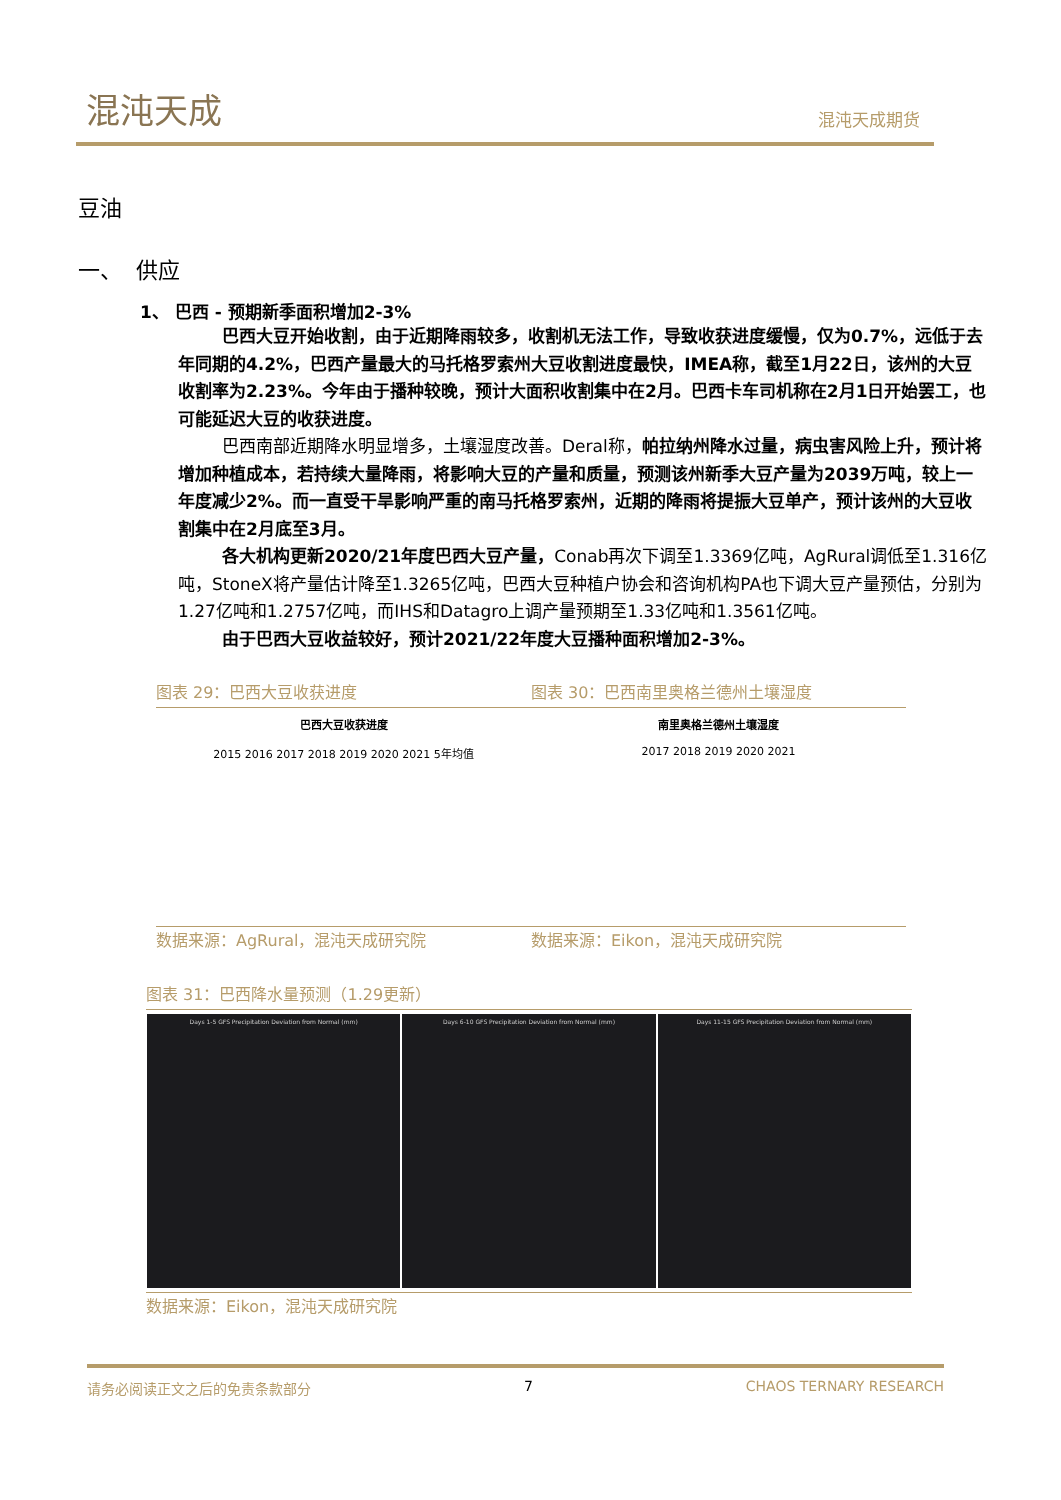混沌天成 混沌天成期货
豆油
一、 供应
1、 巴西 - 预期新季面积增加2-3%
巴西大豆开始收割，由于近期降雨较多，收割机无法工作，导致收获进度缓慢，仅为0.7%，远低于去年同期的4.2%，巴西产量最大的马托格罗索州大豆收割进度最快，IMEA称，截至1月22日，该州的大豆收割率为2.23%。今年由于播种较晚，预计大面积收割集中在2月。巴西卡车司机称在2月1日开始罢工，也可能延迟大豆的收获进度。
巴西南部近期降水明显增多，土壤湿度改善。Deral称，帕拉纳州降水过量，病虫害风险上升，预计将增加种植成本，若持续大量降雨，将影响大豆的产量和质量，预测该州新季大豆产量为2039万吨，较上一年度减少2%。而一直受干旱影响严重的南马托格罗索州，近期的降雨将提振大豆单产，预计该州的大豆收割集中在2月底至3月。
各大机构更新2020/21年度巴西大豆产量，Conab再次下调至1.3369亿吨，AgRural调低至1.316亿吨，StoneX将产量估计降至1.3265亿吨，巴西大豆种植户协会和咨询机构PA也下调大豆产量预估，分别为1.27亿吨和1.2757亿吨，而IHS和Datagro上调产量预期至1.33亿吨和1.3561亿吨。
由于巴西大豆收益较好，预计2021/22年度大豆播种面积增加2-3%。
图表 29：巴西大豆收获进度
巴西大豆收获进度
2015 2016 2017 2018 2019 2020 2021 5年均值
数据来源：AgRural，混沌天成研究院
图表 30：巴西南里奥格兰德州土壤湿度
南里奥格兰德州土壤湿度
2017 2018 2019 2020 2021
数据来源：Eikon，混沌天成研究院
图表 31：巴西降水量预测（1.29更新）
Days 1-5 GFS Precipitation Deviation from Normal (mm)
Days 6-10 GFS Precipitation Deviation from Normal (mm)
Days 11-15 GFS Precipitation Deviation from Normal (mm)
数据来源：Eikon，混沌天成研究院
请务必阅读正文之后的免责条款部分 7 CHAOS TERNARY RESEARCH